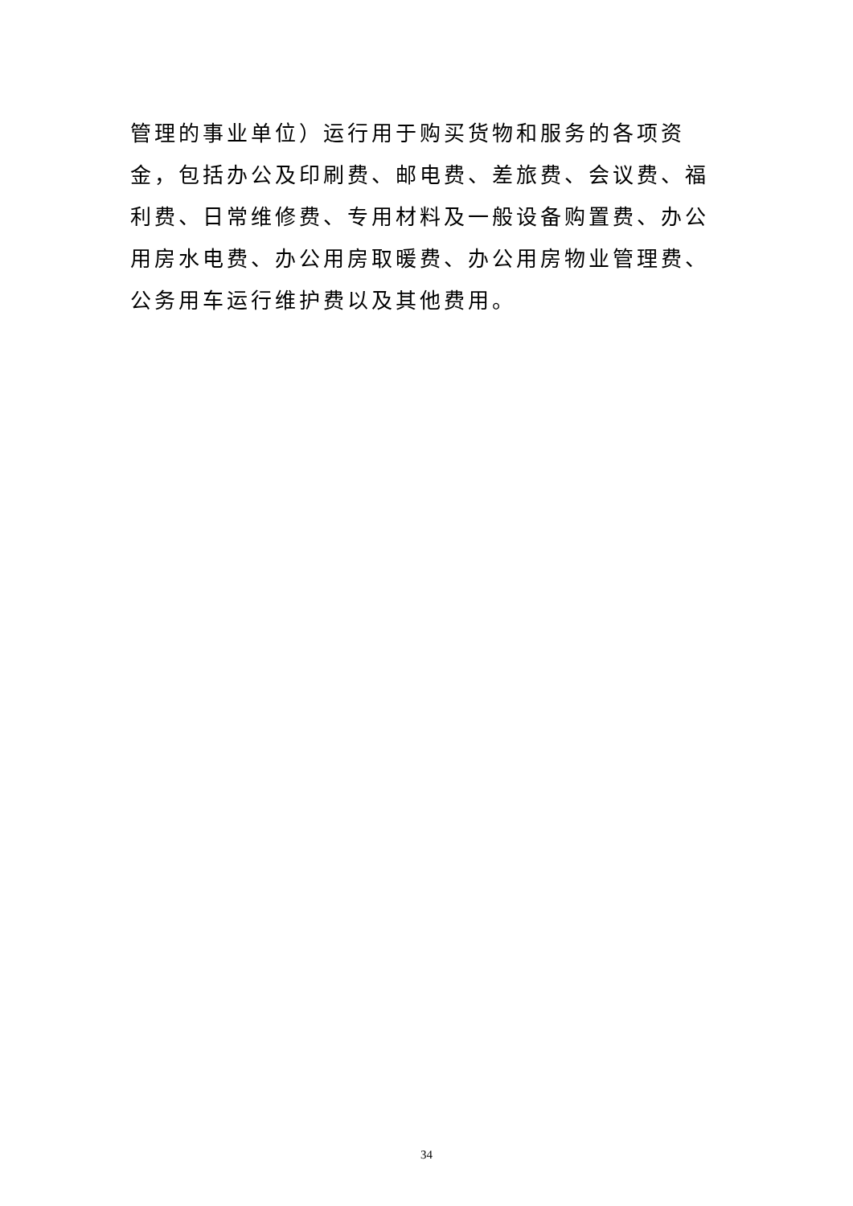管理的事业单位）运行用于购买货物和服务的各项资金，包括办公及印刷费、邮电费、差旅费、会议费、福利费、日常维修费、专用材料及一般设备购置费、办公用房水电费、办公用房取暖费、办公用房物业管理费、公务用车运行维护费以及其他费用。
34